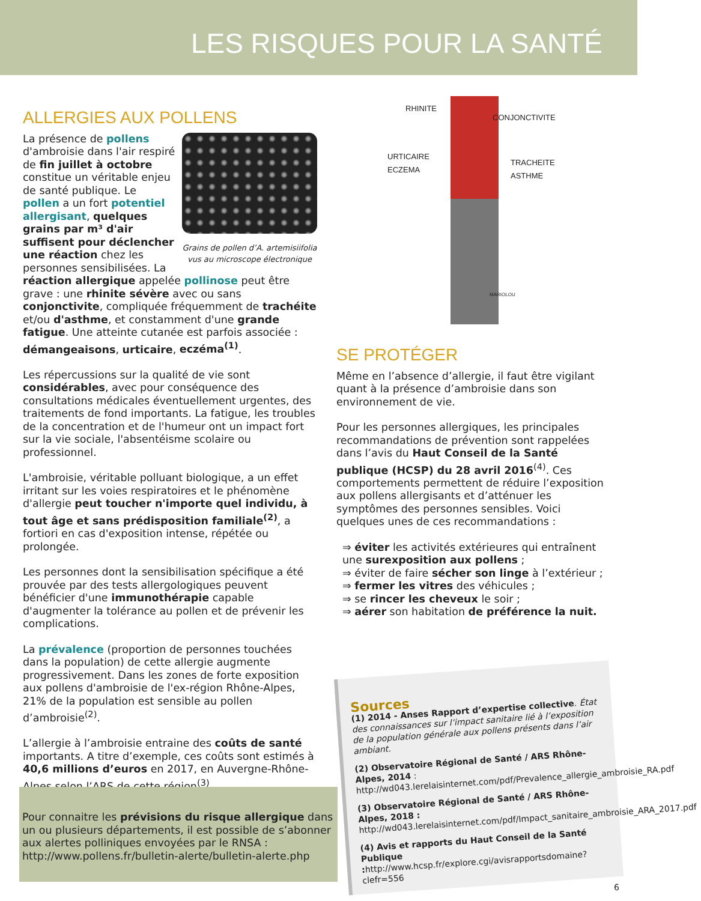LES RISQUES POUR LA SANTÉ
ALLERGIES AUX POLLENS
Grains de pollen d’A. artemisiifolia vus au microscope électronique
La présence de pollens d'ambroisie dans l'air respiré de fin juillet à octobre constitue un véritable enjeu de santé publique. Le pollen a un fort potentiel allergisant, quelques grains par m³ d'air suffisent pour déclencher une réaction chez les personnes sensibilisées. La réaction allergique appelée pollinose peut être grave : une rhinite sévère avec ou sans conjonctivite, compliquée fréquemment de trachéite et/ou d'asthme, et constamment d'une grande fatigue. Une atteinte cutanée est parfois associée : démangeaisons, urticaire, eczéma<sup>(1)</sup>.
Les répercussions sur la qualité de vie sont considérables, avec pour conséquence des consultations médicales éventuellement urgentes, des traitements de fond importants. La fatigue, les troubles de la concentration et de l'humeur ont un impact fort sur la vie sociale, l'absentéisme scolaire ou professionnel.
L'ambroisie, véritable polluant biologique, a un effet irritant sur les voies respiratoires et le phénomène d'allergie peut toucher n'importe quel individu, à tout âge et sans prédisposition familiale<sup>(2)</sup>, a fortiori en cas d'exposition intense, répétée ou prolongée.
Les personnes dont la sensibilisation spécifique a été prouvée par des tests allergologiques peuvent bénéficier d'une immunothérapie capable d'augmenter la tolérance au pollen et de prévenir les complications.
La prévalence (proportion de personnes touchées dans la population) de cette allergie augmente progressivement. Dans les zones de forte exposition aux pollens d'ambroisie de l'ex-région Rhône-Alpes, 21% de la population est sensible au pollen d’ambroisie<sup>(2)</sup>.
L’allergie à l’ambroisie entraine des coûts de santé importants. A titre d’exemple, ces coûts sont estimés à 40,6 millions d’euros en 2017, en Auvergne-Rhône-Alpes selon l’ARS de cette région<sup>(3)</sup>.
RHINITE
CONJONCTIVITE
URTICAIRE
ECZEMA TRACHEITE
ASTHME
MARIOLOU
SE PROTÉGER
Même en l’absence d’allergie, il faut être vigilant quant à la présence d’ambroisie dans son environnement de vie.
Pour les personnes allergiques, les principales recommandations de prévention sont rappelées dans l’avis du Haut Conseil de la Santé publique (HCSP) du 28 avril 2016<sup>(4)</sup>. Ces comportements permettent de réduire l’exposition aux pollens allergisants et d’atténuer les symptômes des personnes sensibles. Voici quelques unes de ces recommandations :
⇒ éviter les activités extérieures qui entraînent une surexposition aux pollens ;
⇒ éviter de faire sécher son linge à l’extérieur ;
⇒ fermer les vitres des véhicules ;
⇒ se rincer les cheveux le soir ;
⇒ aérer son habitation de préférence la nuit.
Pour connaitre les prévisions du risque allergique dans un ou plusieurs départements, il est possible de s’abonner aux alertes polliniques envoyées par le RNSA : http://www.pollens.fr/bulletin-alerte/bulletin-alerte.php
Sources
(1) 2014 - Anses Rapport d’expertise collective. État des connaissances sur l’impact sanitaire lié à l’exposition de la population générale aux pollens présents dans l’air ambiant.
(2) Observatoire Régional de Santé / ARS Rhône-Alpes, 2014 : http://wd043.lerelaisinternet.com/pdf/Prevalence_allergie_ambroisie_RA.pdf
(3) Observatoire Régional de Santé / ARS Rhône-Alpes, 2018 : http://wd043.lerelaisinternet.com/pdf/Impact_sanitaire_ambroisie_ARA_2017.pdf
(4) Avis et rapports du Haut Conseil de la Santé Publique : http://www.hcsp.fr/explore.cgi/avisrapportsdomaine?clefr=556
6